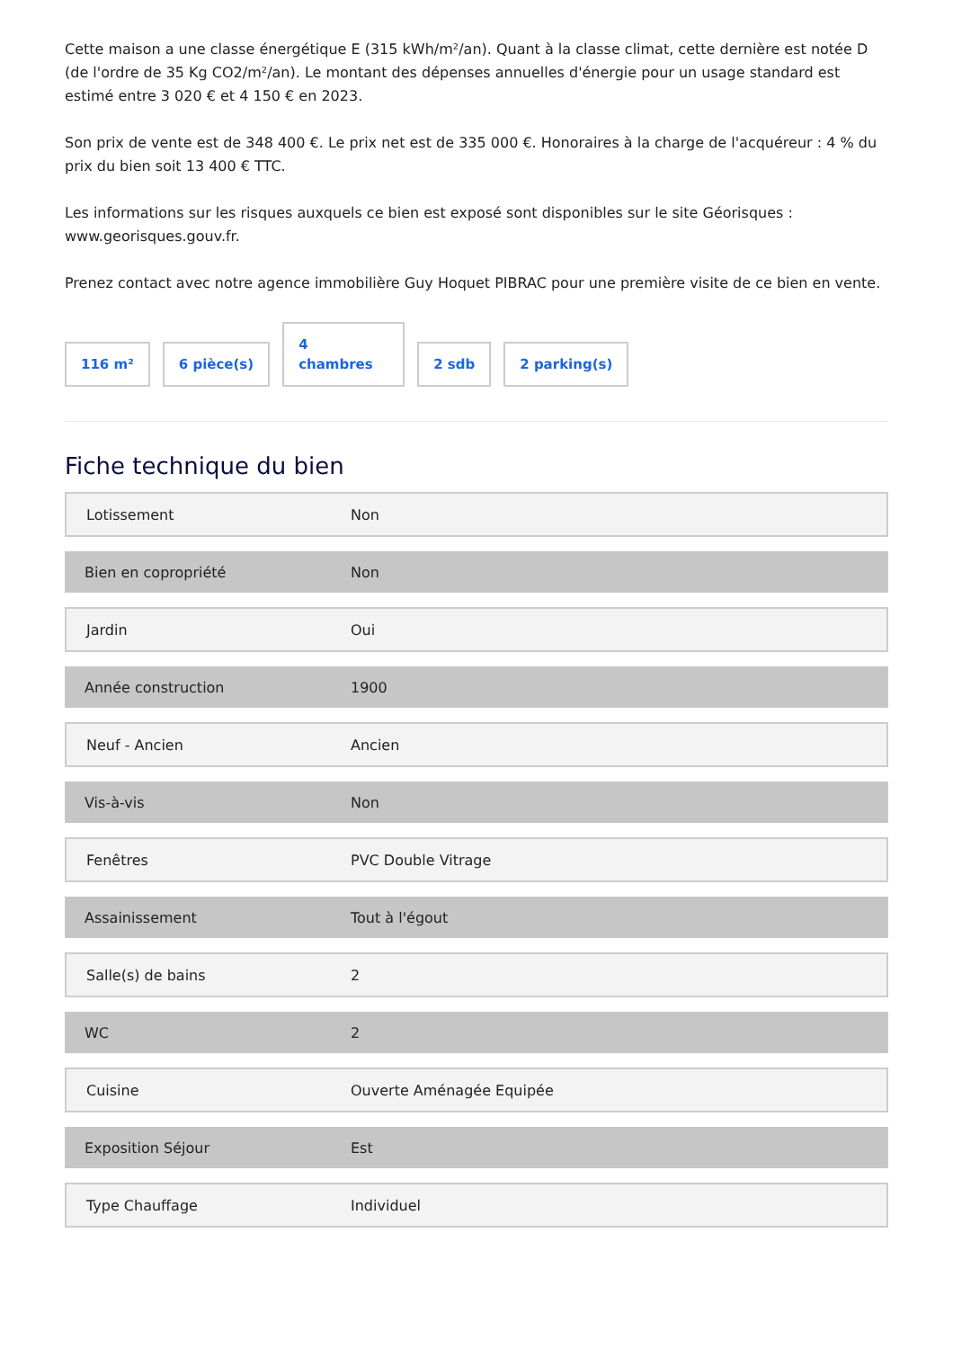Cette maison a une classe énergétique E (315 kWh/m²/an). Quant à la classe climat, cette dernière est notée D (de l'ordre de 35 Kg CO2/m²/an). Le montant des dépenses annuelles d'énergie pour un usage standard est estimé entre 3 020 € et 4 150 € en 2023.
Son prix de vente est de 348 400 €. Le prix net est de 335 000 €. Honoraires à la charge de l'acquéreur : 4 % du prix du bien soit 13 400 € TTC.
Les informations sur les risques auxquels ce bien est exposé sont disponibles sur le site Géorisques : www.georisques.gouv.fr.
Prenez contact avec notre agence immobilière Guy Hoquet PIBRAC pour une première visite de ce bien en vente.
116 m²
6 pièce(s)
4
chambres
2 sdb
2 parking(s)
Fiche technique du bien
| Lotissement | Non |
| Bien en copropriété | Non |
| Jardin | Oui |
| Année construction | 1900 |
| Neuf - Ancien | Ancien |
| Vis-à-vis | Non |
| Fenêtres | PVC Double Vitrage |
| Assainissement | Tout à l'égout |
| Salle(s) de bains | 2 |
| WC | 2 |
| Cuisine | Ouverte Aménagée Equipée |
| Exposition Séjour | Est |
| Type Chauffage | Individuel |